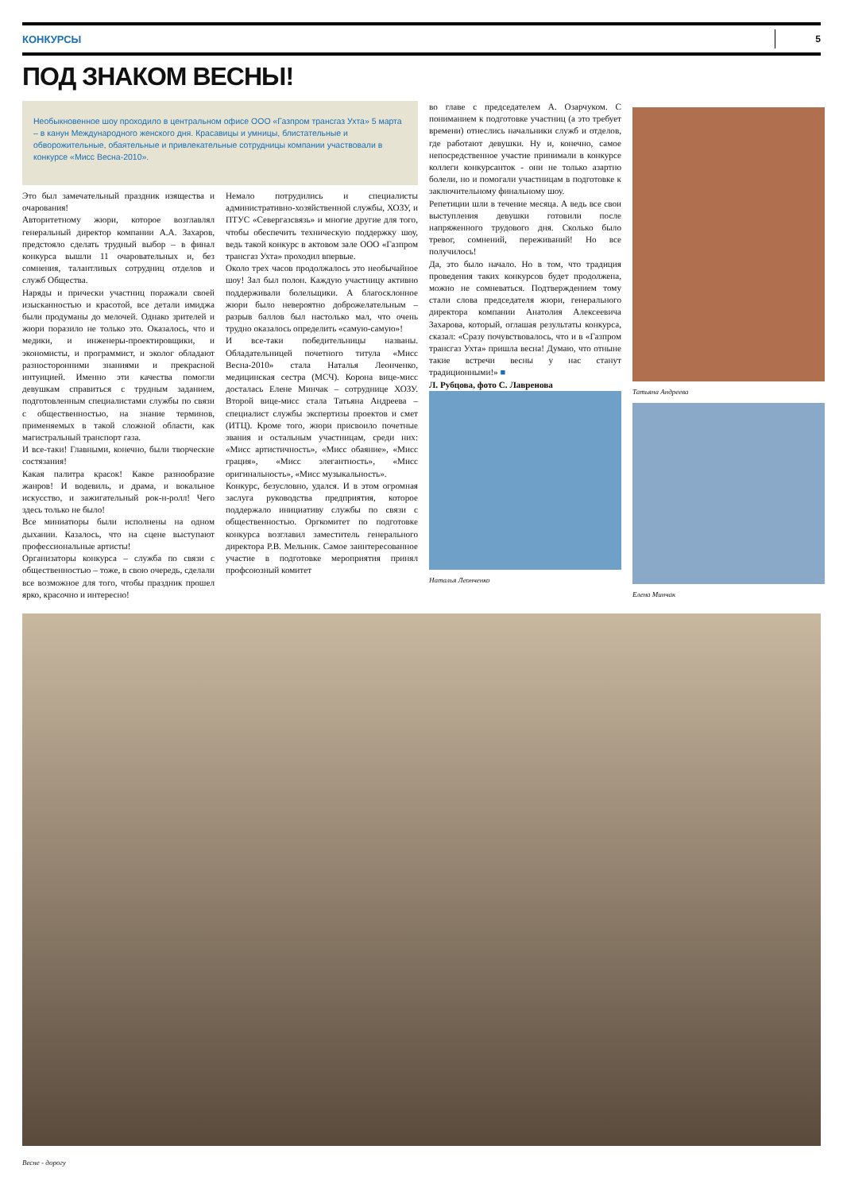КОНКУРСЫ 5
ПОД ЗНАКОМ ВЕСНЫ!
Необыкновенное шоу проходило в центральном офисе ООО «Газпром трансгаз Ухта» 5 марта – в канун Международного женского дня. Красавицы и умницы, блистательные и обворожительные, обаятельные и привлекательные сотрудницы компании участвовали в конкурсе «Мисс Весна-2010».
Это был замечательный праздник изящества и очарования!
Авторитетному жюри, которое возглавлял генеральный директор компании А.А. Захаров, предстояло сделать трудный выбор – в финал конкурса вышли 11 очаровательных и, без сомнения, талантливых сотрудниц отделов и служб Общества.
Наряды и прически участниц поражали своей изысканностью и красотой, все детали имиджа были продуманы до мелочей. Однако зрителей и жюри поразило не только это. Оказалось, что и медики, и инженеры-проектировщики, и экономисты, и программист, и эколог обладают разносторонними знаниями и прекрасной интуицией. Именно эти качества помогли девушкам справиться с трудным заданием, подготовленным специалистами службы по связи с общественностью, на знание терминов, применяемых в такой сложной области, как магистральный транспорт газа.
И все-таки! Главными, конечно, были творческие состязания!
Какая палитра красок! Какое разнообразие жанров! И водевиль, и драма, и вокальное искусство, и зажигательный рок-н-ролл! Чего здесь только не было!
Все миниатюры были исполнены на одном дыхании. Казалось, что на сцене выступают профессиональные артисты!
Организаторы конкурса – служба по связи с общественностью – тоже, в свою очередь, сделали все возможное для того, чтобы праздник прошел ярко, красочно и интересно!
Немало потрудились и специалисты административно-хозяйственной службы, ХОЗУ, и ПТУС «Севергазсвязь» и многие другие для того, чтобы обеспечить техническую поддержку шоу, ведь такой конкурс в актовом зале ООО «Газпром трансгаз Ухта» проходил впервые.
Около трех часов продолжалось это необычайное шоу! Зал был полон. Каждую участницу активно поддерживали болельщики. А благосклонное жюри было невероятно доброжелательным – разрыв баллов был настолько мал, что очень трудно оказалось определить «самую-самую»!
И все-таки победительницы названы. Обладательницей почетного титула «Мисс Весна-2010» стала Наталья Леонченко, медицинская сестра (МСЧ). Корона вице-мисс досталась Елене Минчак – сотруднице ХОЗУ. Второй вице-мисс стала Татьяна Андреева – специалист службы экспертизы проектов и смет (ИТЦ). Кроме того, жюри присвоило почетные звания и остальным участницам, среди них: «Мисс артистичность», «Мисс обаяние», «Мисс грация», «Мисс элегантность», «Мисс оригинальность», «Мисс музыкальность».
Конкурс, безусловно, удался. И в этом огромная заслуга руководства предприятия, которое поддержало инициативу службы по связи с общественностью. Оргкомитет по подготовке конкурса возглавил заместитель генерального директора Р.В. Мельник. Самое заинтересованное участие в подготовке мероприятия принял профсоюзный комитет
во главе с председателем А. Озарчуком. С пониманием к подготовке участниц (а это требует времени) отнеслись начальники служб и отделов, где работают девушки. Ну и, конечно, самое непосредственное участие принимали в конкурсе коллеги конкурсанток - они не только азартно болели, но и помогали участницам в подготовке к заключительному финальному шоу.
Репетиции шли в течение месяца. А ведь все свои выступления девушки готовили после напряженного трудового дня. Сколько было тревог, сомнений, переживаний! Но все получилось!
Да, это было начало. Но в том, что традиция проведения таких конкурсов будет продолжена, можно не сомневаться. Подтверждением тому стали слова председателя жюри, генерального директора компании Анатолия Алексеевича Захарова, который, оглашая результаты конкурса, сказал: «Сразу почувствовалось, что и в «Газпром трансгаз Ухта» пришла весна! Думаю, что отныне такие встречи весны у нас станут традиционными!» ■
Л. Рубцова, фото С. Лавренова
Наталья Леонченко
Татьяна Андреева
Елена Минчак
Весне - дорогу